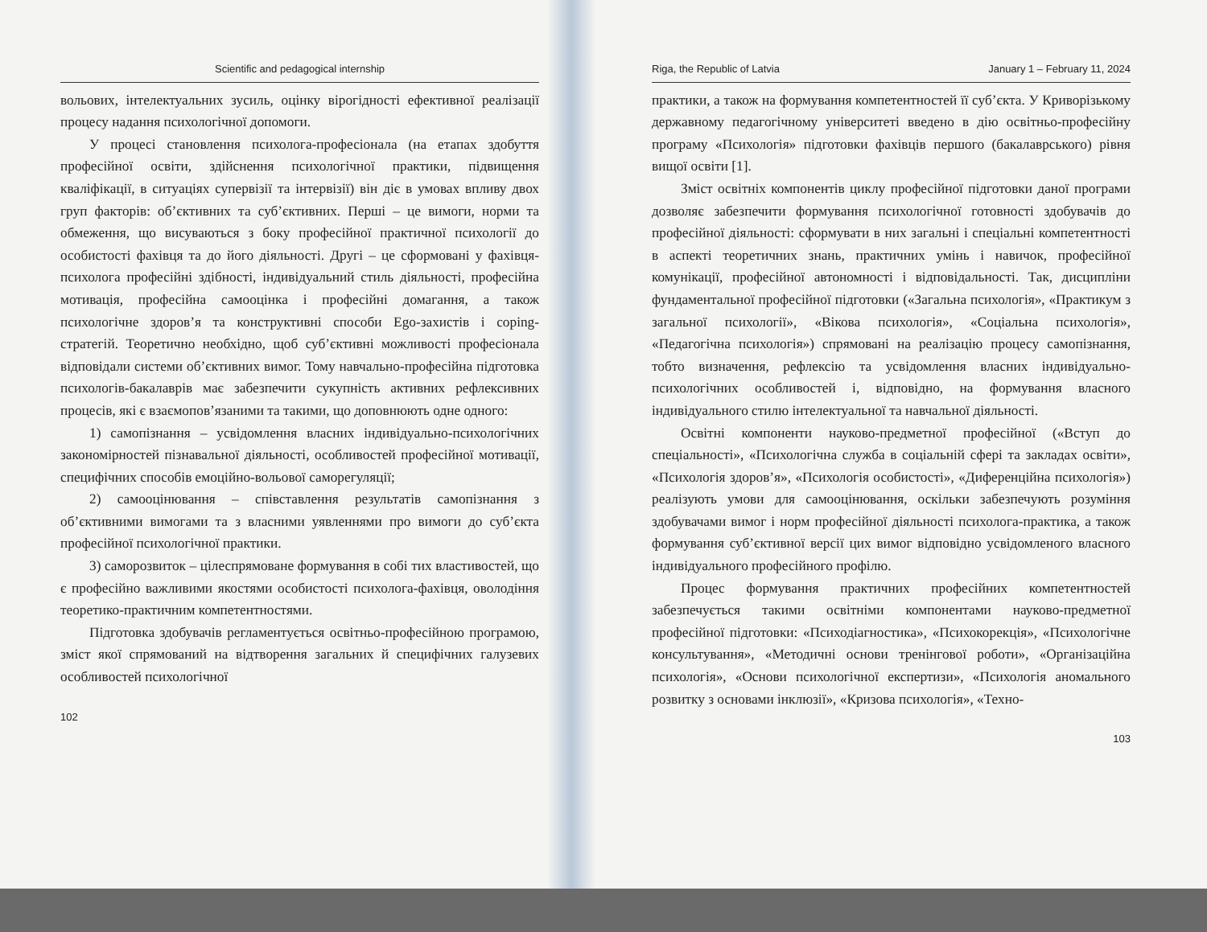Scientific and pedagogical internship
вольових, інтелектуальних зусиль, оцінку вірогідності ефективної реалізації процесу надання психологічної допомоги.
У процесі становлення психолога-професіонала (на етапах здобуття професійної освіти, здійснення психологічної практики, підвищення кваліфікації, в ситуаціях супервізії та інтервізії) він діє в умовах впливу двох груп факторів: об’єктивних та суб’єктивних. Перші – це вимоги, норми та обмеження, що висуваються з боку професійної практичної психології до особистості фахівця та до його діяльності. Другі – це сформовані у фахівця-психолога професійні здібності, індивідуальний стиль діяльності, професійна мотивація, професійна самооцінка і професійні домагання, а також психологічне здоров’я та конструктивні способи Ego-захистів і coping-стратегій. Теоретично необхідно, щоб суб’єктивні можливості професіонала відповідали системи об’єктивних вимог. Тому навчально-професійна підготовка психологів-бакалаврів має забезпечити сукупність активних рефлексивних процесів, які є взаємопов’язаними та такими, що доповнюють одне одного:
1) самопізнання – усвідомлення власних індивідуально-психологічних закономірностей пізнавальної діяльності, особливостей професійної мотивації, специфічних способів емоційно-вольової саморегуляції;
2) самооцінювання – співставлення результатів самопізнання з об’єктивними вимогами та з власними уявленнями про вимоги до суб’єкта професійної психологічної практики.
3) саморозвиток – цілеспрямоване формування в собі тих властивостей, що є професійно важливими якостями особистості психолога-фахівця, оволодіння теоретико-практичним компетентностями.
Підготовка здобувачів регламентується освітньо-професійною програмою, зміст якої спрямований на відтворення загальних й специфічних галузевих особливостей психологічної
102
Riga, the Republic of Latvia January 1 – February 11, 2024
практики, а також на формування компетентностей її суб’єкта. У Криворізькому державному педагогічному університеті введено в дію освітньо-професійну програму «Психологія» підготовки фахівців першого (бакалаврського) рівня вищої освіти [1].
Зміст освітніх компонентів циклу професійної підготовки даної програми дозволяє забезпечити формування психологічної готовності здобувачів до професійної діяльності: сформувати в них загальні і спеціальні компетентності в аспекті теоретичних знань, практичних умінь і навичок, професійної комунікації, професійної автономності і відповідальності. Так, дисципліни фундаментальної професійної підготовки («Загальна психологія», «Практикум з загальної психології», «Вікова психологія», «Соціальна психологія», «Педагогічна психологія») спрямовані на реалізацію процесу самопізнання, тобто визначення, рефлексію та усвідомлення власних індивідуально-психологічних особливостей і, відповідно, на формування власного індивідуального стилю інтелектуальної та навчальної діяльності.
Освітні компоненти науково-предметної професійної («Вступ до спеціальності», «Психологічна служба в соціальній сфері та закладах освіти», «Психологія здоров’я», «Психологія особистості», «Диференційна психологія») реалізують умови для самооцінювання, оскільки забезпечують розуміння здобувачами вимог і норм професійної діяльності психолога-практика, а також формування суб’єктивної версії цих вимог відповідно усвідомленого власного індивідуального професійного профілю.
Процес формування практичних професійних компетентностей забезпечується такими освітніми компонентами науково-предметної професійної підготовки: «Психодіагностика», «Психокорекція», «Психологічне консультування», «Методичні основи тренінгової роботи», «Організаційна психологія», «Основи психологічної експертизи», «Психологія аномального розвитку з основами інклюзії», «Кризова психологія», «Техно-
103